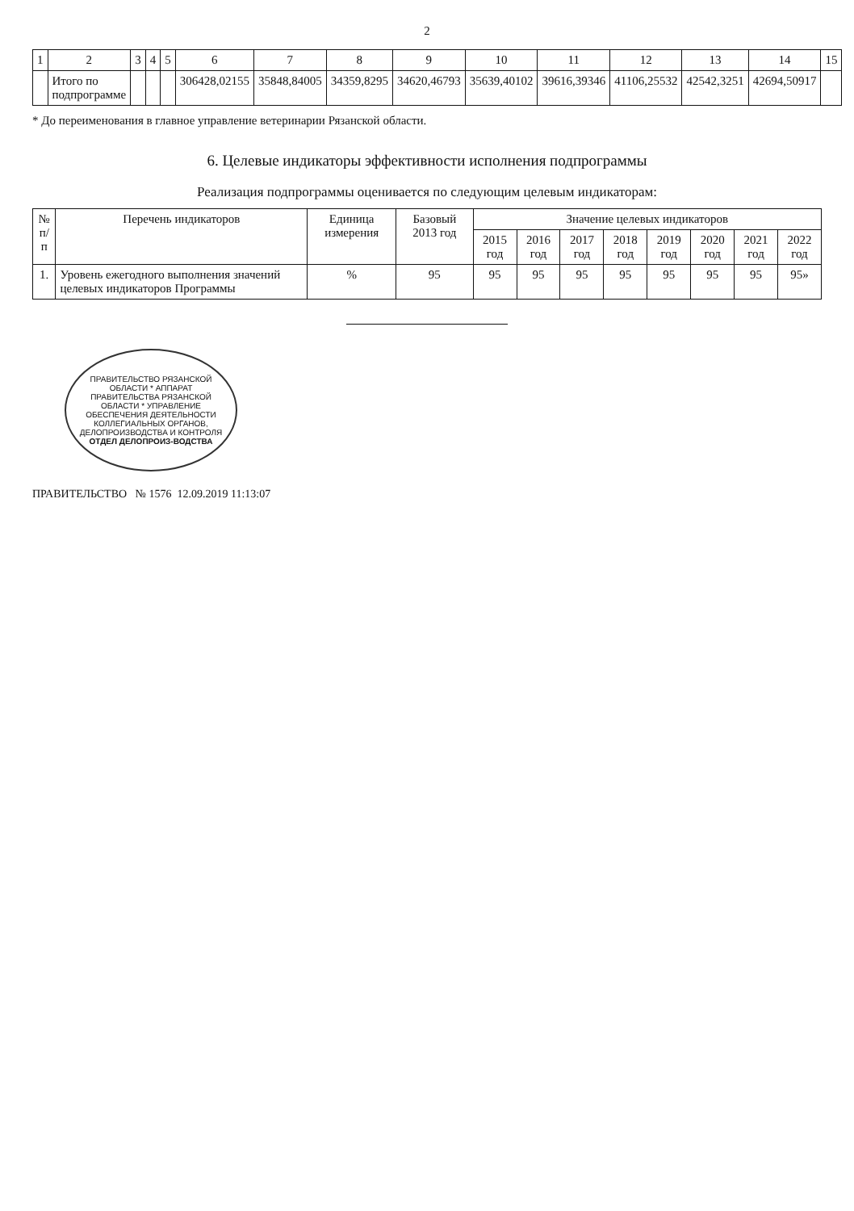2
| 1 | 2 | 3 | 4 | 5 | 6 | 7 | 8 | 9 | 10 | 11 | 12 | 13 | 14 | 15 |
| --- | --- | --- | --- | --- | --- | --- | --- | --- | --- | --- | --- | --- | --- | --- |
| | Итого по подпрограмме | | | | 306428,02155 | 35848,84005 | 34359,8295 | 34620,46793 | 35639,40102 | 39616,39346 | 41106,25532 | 42542,3251 | 42694,50917 | |
* До переименования в главное управление ветеринарии Рязанской области.
6. Целевые индикаторы эффективности исполнения подпрограммы
Реализация подпрограммы оценивается по следующим целевым индикаторам:
| № п/п | Перечень индикаторов | Единица измерения | Базовый 2013 год | Значение целевых индикаторов | | | | | | | |
| --- | --- | --- | --- | --- | --- | --- | --- | --- | --- | --- | --- |
| | | | | 2015 год | 2016 год | 2017 год | 2018 год | 2019 год | 2020 год | 2021 год | 2022 год |
| 1. | Уровень ежегодного выполнения значений целевых индикаторов Программы | % | 95 | 95 | 95 | 95 | 95 | 95 | 95 | 95 | 95» |
ПРАВИТЕЛЬСТВО РЯЗАНСКОЙ ОБЛАСТИ * АППАРАТ ПРАВИТЕЛЬСТВА РЯЗАНСКОЙ ОБЛАСТИ * УПРАВЛЕНИЕ ОБЕСПЕЧЕНИЯ ДЕЯТЕЛЬНОСТИ КОЛЛЕГИАЛЬНЫХ ОРГАНОВ, ДЕЛОПРОИЗВОДСТВА И КОНТРОЛЯ
ОТДЕЛ ДЕЛОПРОИЗ-ВОДСТВА
ПРАВИТЕЛЬСТВО № 1576 12.09.2019 11:13:07